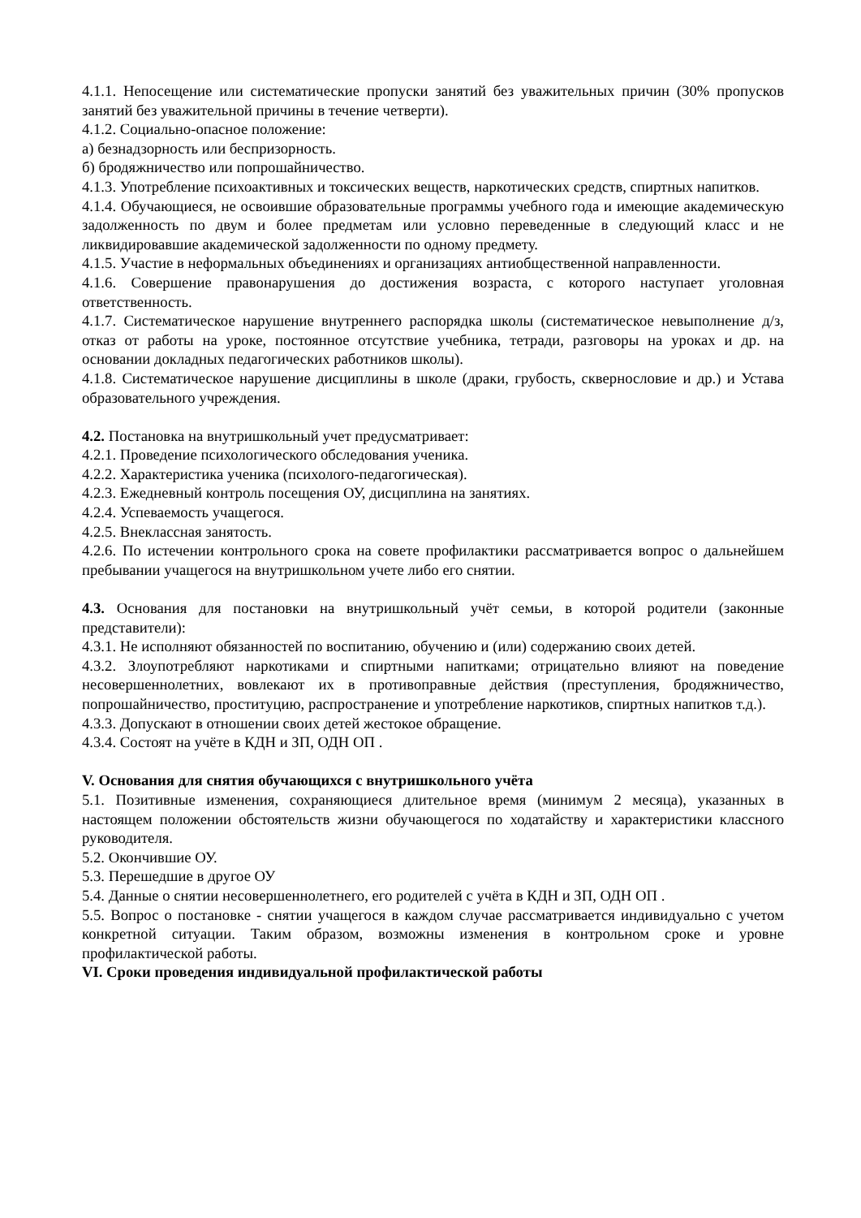4.1.1. Непосещение или систематические пропуски занятий без уважительных причин (30% пропусков занятий без уважительной причины в течение четверти).
4.1.2. Социально-опасное положение:
а) безнадзорность или беспризорность.
б) бродяжничество или попрошайничество.
4.1.3. Употребление психоактивных и токсических веществ, наркотических средств, спиртных напитков.
4.1.4. Обучающиеся, не освоившие образовательные программы учебного года и имеющие академическую задолженность по двум и более предметам или условно переведенные в следующий класс и не ликвидировавшие академической задолженности по одному предмету.
4.1.5. Участие в неформальных объединениях и организациях антиобщественной направленности.
4.1.6. Совершение правонарушения до достижения возраста, с которого наступает уголовная ответственность.
4.1.7. Систематическое нарушение внутреннего распорядка школы (систематическое невыполнение д/з, отказ от работы на уроке, постоянное отсутствие учебника, тетради, разговоры на уроках и др. на основании докладных педагогических работников школы).
4.1.8. Систематическое нарушение дисциплины в школе (драки, грубость, сквернословие и др.) и Устава образовательного учреждения.
4.2. Постановка на внутришкольный учет предусматривает:
4.2.1. Проведение психологического обследования ученика.
4.2.2. Характеристика ученика (психолого-педагогическая).
4.2.3. Ежедневный контроль посещения ОУ, дисциплина на занятиях.
4.2.4. Успеваемость учащегося.
4.2.5. Внеклассная занятость.
4.2.6. По истечении контрольного срока на совете профилактики рассматривается вопрос о дальнейшем пребывании учащегося на внутришкольном учете либо его снятии.
4.3. Основания для постановки на внутришкольный учёт семьи, в которой родители (законные представители):
4.3.1. Не исполняют обязанностей по воспитанию, обучению и (или) содержанию своих детей.
4.3.2. Злоупотребляют наркотиками и спиртными напитками; отрицательно влияют на поведение несовершеннолетних, вовлекают их в противоправные действия (преступления, бродяжничество, попрошайничество, проституцию, распространение и употребление наркотиков, спиртных напитков т.д.).
4.3.3. Допускают в отношении своих детей жестокое обращение.
4.3.4. Состоят на учёте в КДН и ЗП, ОДН ОП .
V. Основания для снятия обучающихся с внутришкольного учёта
5.1. Позитивные изменения, сохраняющиеся длительное время (минимум 2 месяца), указанных в настоящем положении обстоятельств жизни обучающегося по ходатайству и характеристики классного руководителя.
5.2. Окончившие ОУ.
5.3. Перешедшие в другое ОУ
5.4. Данные о снятии несовершеннолетнего, его родителей с учёта в КДН и ЗП, ОДН ОП .
5.5. Вопрос о постановке - снятии учащегося в каждом случае рассматривается индивидуально с учетом конкретной ситуации. Таким образом, возможны изменения в контрольном сроке и уровне профилактической работы.
VI. Сроки проведения индивидуальной профилактической работы